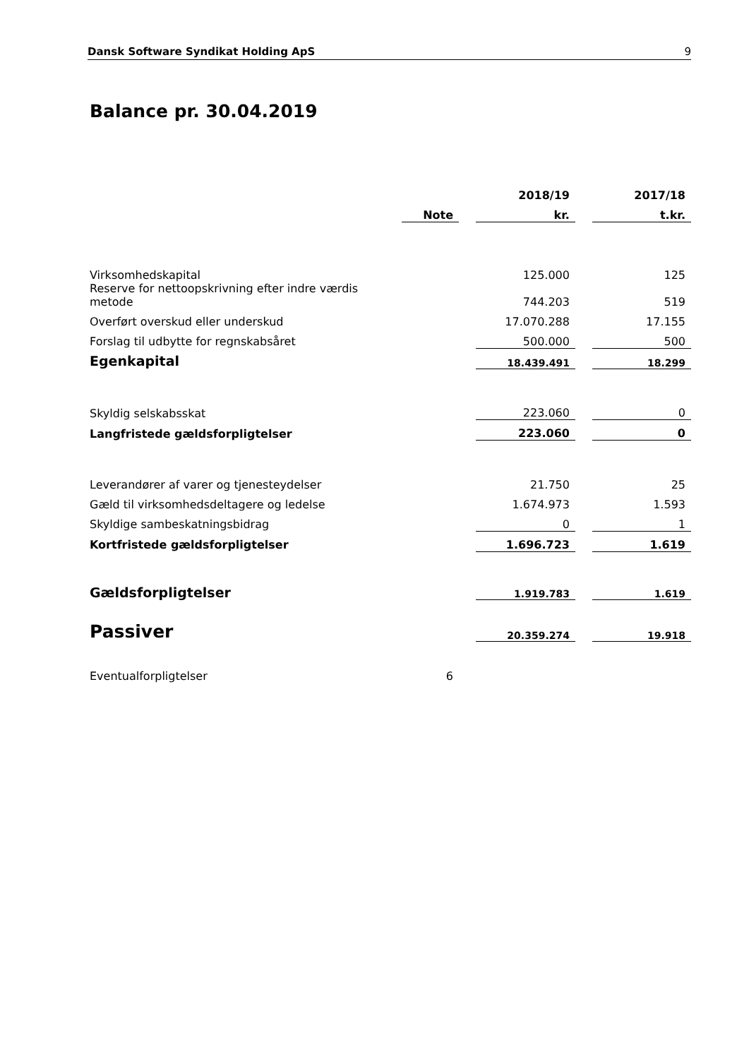Dansk Software Syndikat Holding ApS 9
Balance pr. 30.04.2019
| | | | 2018/19 | | 2017/18 |
| --- | --- | --- | --- | --- | --- |
| | Note | | kr. | | t.kr. |
| Virksomhedskapital | | | 125.000 | | 125 |
| Reserve for nettoopskrivning efter indre værdis metode | | | 744.203 | | 519 |
| Overført overskud eller underskud | | | 17.070.288 | | 17.155 |
| Forslag til udbytte for regnskabsåret | | | 500.000 | | 500 |
| Egenkapital | | | 18.439.491 | | 18.299 |
| Skyldig selskabsskat | | | 223.060 | | 0 |
| Langfristede gældsforpligtelser | | | 223.060 | | 0 |
| Leverandører af varer og tjenesteydelser | | | 21.750 | | 25 |
| Gæld til virksomhedsdeltagere og ledelse | | | 1.674.973 | | 1.593 |
| Skyldige sambeskatningsbidrag | | | 0 | | 1 |
| Kortfristede gældsforpligtelser | | | 1.696.723 | | 1.619 |
| Gældsforpligtelser | | | 1.919.783 | | 1.619 |
| Passiver | | | 20.359.274 | | 19.918 |
| Eventualforpligtelser | 6 | | | | |